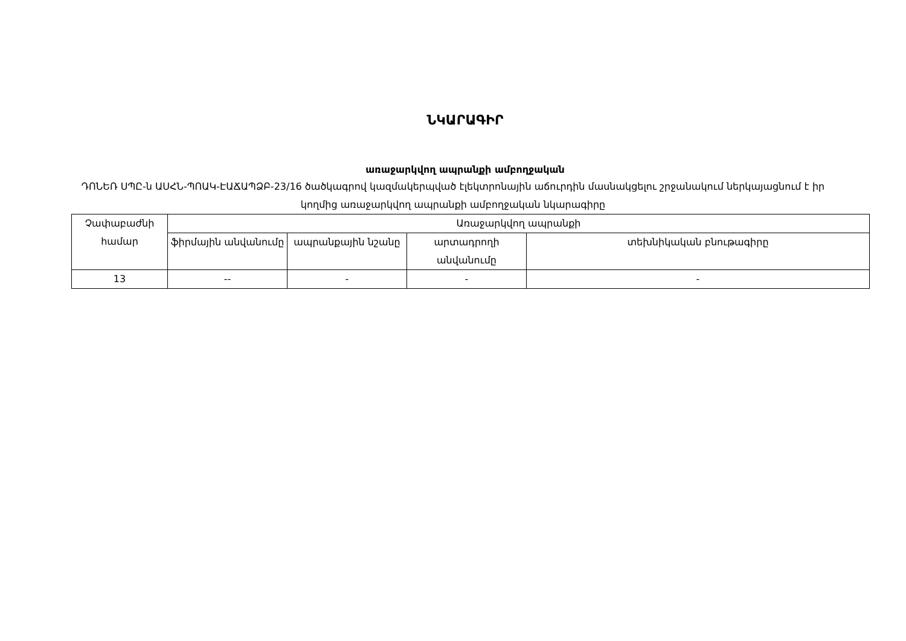ՆԿԱՐԱԳԻՐ
առաջարկվող ապրանքի ամբողջական
ԴՈՆԵՌ ՍՊԸ-ն ԱՍՀՆ-ՊՈԱԿ-ԷԱՃԱՊՁԲ-23/16 ծածկագրով կազմակերպված էլեկտրոնային աճուրդին մասնակցելու շրջանակում ներկայացնում է իր կողմից առաջարկվող ապրանքի ամբողջական նկարագիրը
| Չափաբաժնի համար | Առաջարկվող ապրանքի | | | |
| --- | --- | --- | --- | --- |
| | ֆիրմային անվանումը | ապրանքային նշանը | արտադրողի անվանումը | տեխնիկական բնութագիրը |
| 13 | -- | - | - | - |